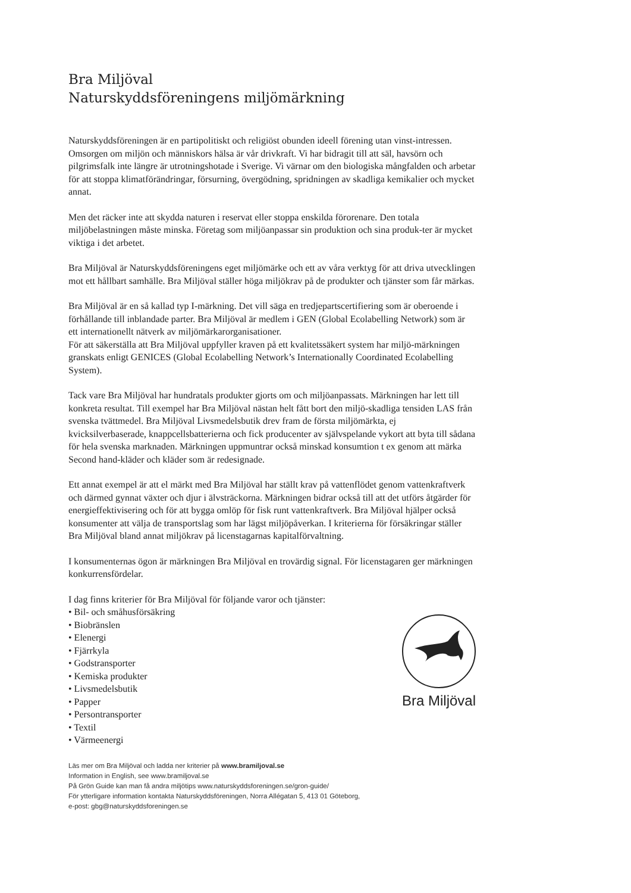Bra Miljöval
Naturskyddsföreningens miljömärkning
Naturskyddsföreningen är en partipolitiskt och religiöst obunden ideell förening utan vinst-intressen. Omsorgen om miljön och människors hälsa är vår drivkraft. Vi har bidragit till att säl, havsörn och pilgrimsfalk inte längre är utrotningshotade i Sverige. Vi värnar om den biologiska mångfalden och arbetar för att stoppa klimatförändringar, försurning, övergödning, spridningen av skadliga kemikalier och mycket annat.
Men det räcker inte att skydda naturen i reservat eller stoppa enskilda förorenare. Den totala miljöbelastningen måste minska. Företag som miljöanpassar sin produktion och sina produk-ter är mycket viktiga i det arbetet.
Bra Miljöval är Naturskyddsföreningens eget miljömärke och ett av våra verktyg för att driva utvecklingen mot ett hållbart samhälle. Bra Miljöval ställer höga miljökrav på de produkter och tjänster som får märkas.
Bra Miljöval är en så kallad typ I-märkning. Det vill säga en tredjepartscertifiering som är oberoende i förhållande till inblandade parter. Bra Miljöval är medlem i GEN (Global Ecolabelling Network) som är ett internationellt nätverk av miljömärkarorganisationer.
För att säkerställa att Bra Miljöval uppfyller kraven på ett kvalitetssäkert system har miljö-märkningen granskats enligt GENICES (Global Ecolabelling Network’s Internationally Coordinated Ecolabelling System).
Tack vare Bra Miljöval har hundratals produkter gjorts om och miljöanpassats. Märkningen har lett till konkreta resultat. Till exempel har Bra Miljöval nästan helt fått bort den miljö-skadliga tensiden LAS från svenska tvättmedel. Bra Miljöval Livsmedelsbutik drev fram de första miljömärkta, ej kvicksilverbaserade, knappcellsbatterierna och fick producenter av självspelande vykort att byta till sådana för hela svenska marknaden. Märkningen uppmuntrar också minskad konsumtion t ex genom att märka Second hand-kläder och kläder som är redesignade.
Ett annat exempel är att el märkt med Bra Miljöval har ställt krav på vattenflödet genom vattenkraftverk och därmed gynnat växter och djur i älvsträckorna. Märkningen bidrar också till att det utförs åtgärder för energieffektivisering och för att bygga omlöp för fisk runt vattenkraftverk. Bra Miljöval hjälper också konsumenter att välja de transportslag som har lägst miljöpåverkan. I kriterierna för försäkringar ställer Bra Miljöval bland annat miljökrav på licenstagarnas kapitalförvaltning.
I konsumenternas ögon är märkningen Bra Miljöval en trovärdig signal. För licenstagaren ger märkningen konkurrensfördelar.
I dag finns kriterier för Bra Miljöval för följande varor och tjänster:
• Bil- och småhusförsäkring
• Biobränslen
• Elenergi
• Fjärrkyla
• Godstransporter
• Kemiska produkter
• Livsmedelsbutik
• Papper
• Persontransporter
• Textil
• Värmeenergi
Bra Miljöval
Läs mer om Bra Miljöval och ladda ner kriterier på www.bramiljoval.se
Information in English, see www.bramiljoval.se
På Grön Guide kan man få andra miljötips www.naturskyddsforeningen.se/gron-guide/
För ytterligare information kontakta Naturskyddsföreningen, Norra Allégatan 5, 413 01 Göteborg,
e-post: gbg@naturskyddsforeningen.se